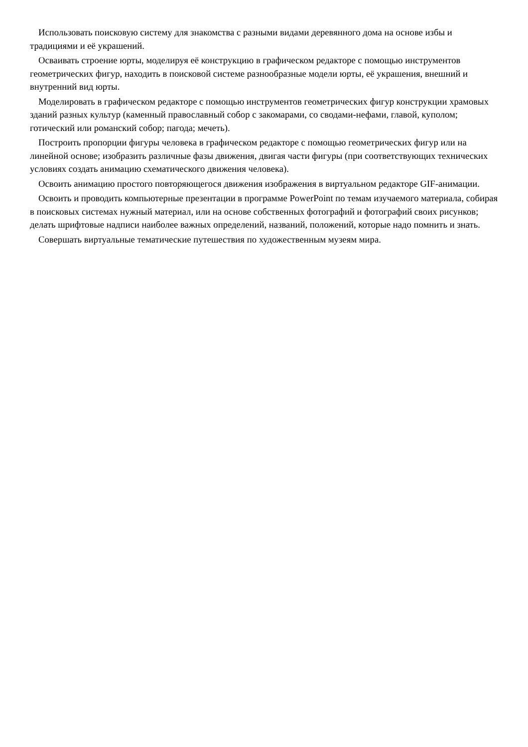Использовать поисковую систему для знакомства с разными видами деревянного дома на основе избы и традициями и её украшений.
Осваивать строение юрты, моделируя её конструкцию в графическом редакторе с помощью инструментов геометрических фигур, находить в поисковой системе разнообразные модели юрты, её украшения, внешний и внутренний вид юрты.
Моделировать в графическом редакторе с помощью инструментов геометрических фигур конструкции храмовых зданий разных культур (каменный православный собор с закомарами, со сводами-нефами, главой, куполом; готический или романский собор; пагода; мечеть).
Построить пропорции фигуры человека в графическом редакторе с помощью геометрических фигур или на линейной основе; изобразить различные фазы движения, двигая части фигуры (при соответствующих технических условиях создать анимацию схематического движения человека).
Освоить анимацию простого повторяющегося движения изображения в виртуальном редакторе GIF-анимации.
Освоить и проводить компьютерные презентации в программе PowerPoint по темам изучаемого материала, собирая в поисковых системах нужный материал, или на основе собственных фотографий и фотографий своих рисунков; делать шрифтовые надписи наиболее важных определений, названий, положений, которые надо помнить и знать.
Совершать виртуальные тематические путешествия по художественным музеям мира.